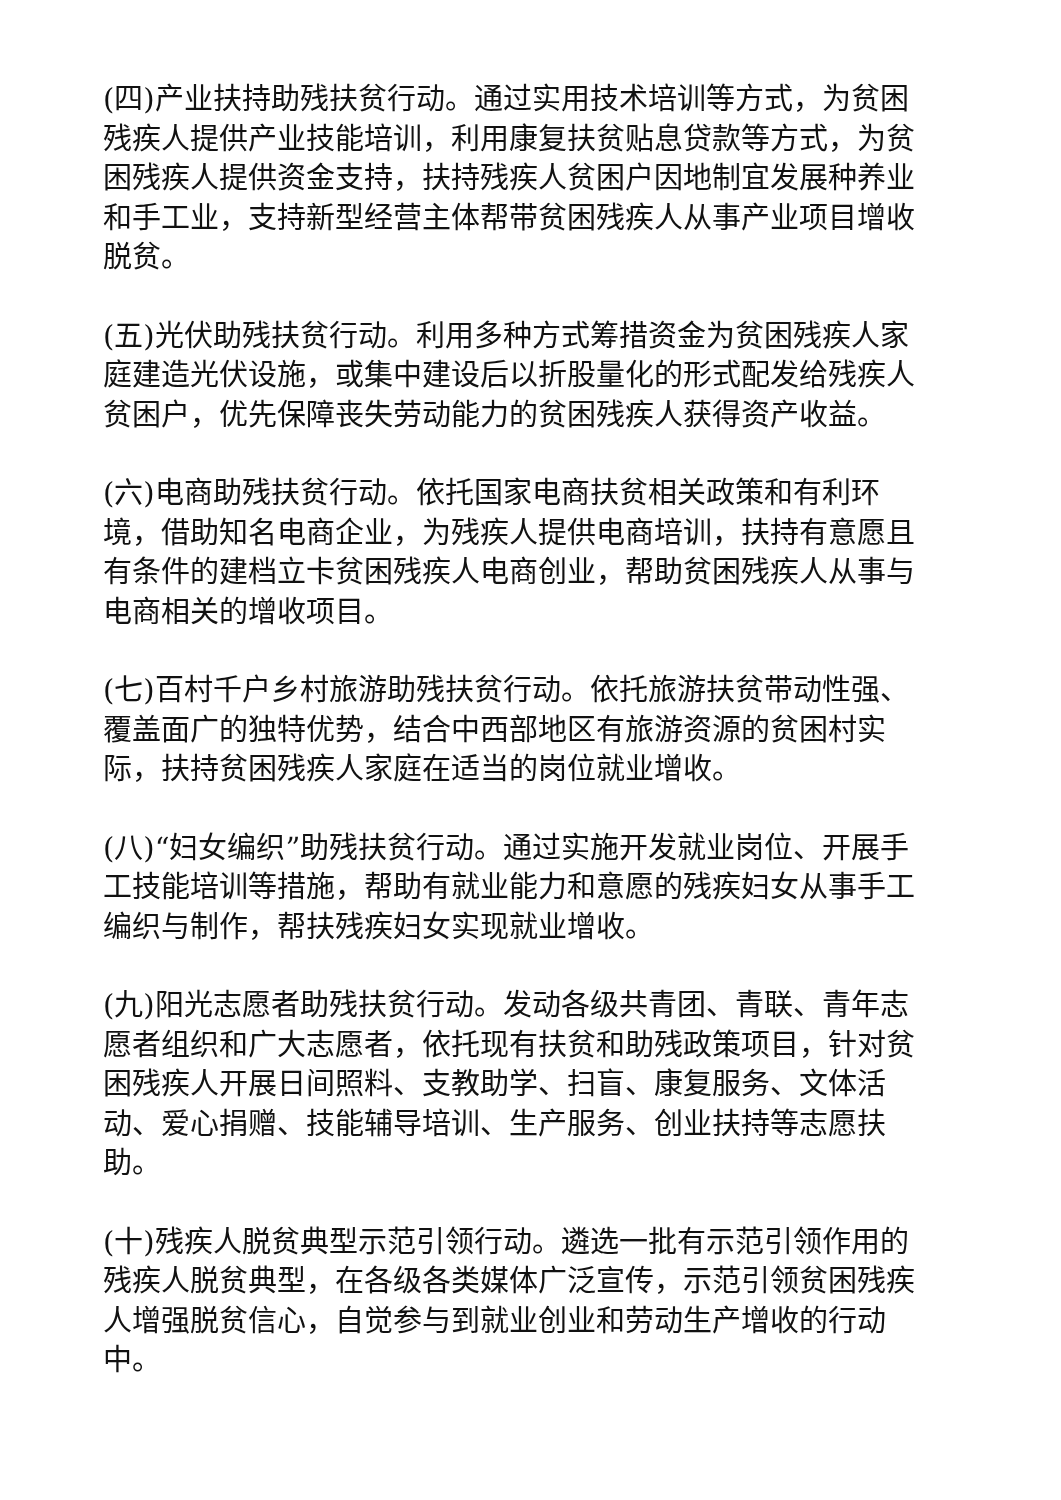(四)产业扶持助残扶贫行动。通过实用技术培训等方式，为贫困残疾人提供产业技能培训，利用康复扶贫贴息贷款等方式，为贫困残疾人提供资金支持，扶持残疾人贫困户因地制宜发展种养业和手工业，支持新型经营主体帮带贫困残疾人从事产业项目增收脱贫。
(五)光伏助残扶贫行动。利用多种方式筹措资金为贫困残疾人家庭建造光伏设施，或集中建设后以折股量化的形式配发给残疾人贫困户，优先保障丧失劳动能力的贫困残疾人获得资产收益。
(六)电商助残扶贫行动。依托国家电商扶贫相关政策和有利环境，借助知名电商企业，为残疾人提供电商培训，扶持有意愿且有条件的建档立卡贫困残疾人电商创业，帮助贫困残疾人从事与电商相关的增收项目。
(七)百村千户乡村旅游助残扶贫行动。依托旅游扶贫带动性强、覆盖面广的独特优势，结合中西部地区有旅游资源的贫困村实际，扶持贫困残疾人家庭在适当的岗位就业增收。
(八)“妇女编织”助残扶贫行动。通过实施开发就业岗位、开展手工技能培训等措施，帮助有就业能力和意愿的残疾妇女从事手工编织与制作，帮扶残疾妇女实现就业增收。
(九)阳光志愿者助残扶贫行动。发动各级共青团、青联、青年志愿者组织和广大志愿者，依托现有扶贫和助残政策项目，针对贫困残疾人开展日间照料、支教助学、扫盲、康复服务、文体活动、爱心捐赠、技能辅导培训、生产服务、创业扶持等志愿扶助。
(十)残疾人脱贫典型示范引领行动。遴选一批有示范引领作用的残疾人脱贫典型，在各级各类媒体广泛宣传，示范引领贫困残疾人增强脱贫信心，自觉参与到就业创业和劳动生产增收的行动中。